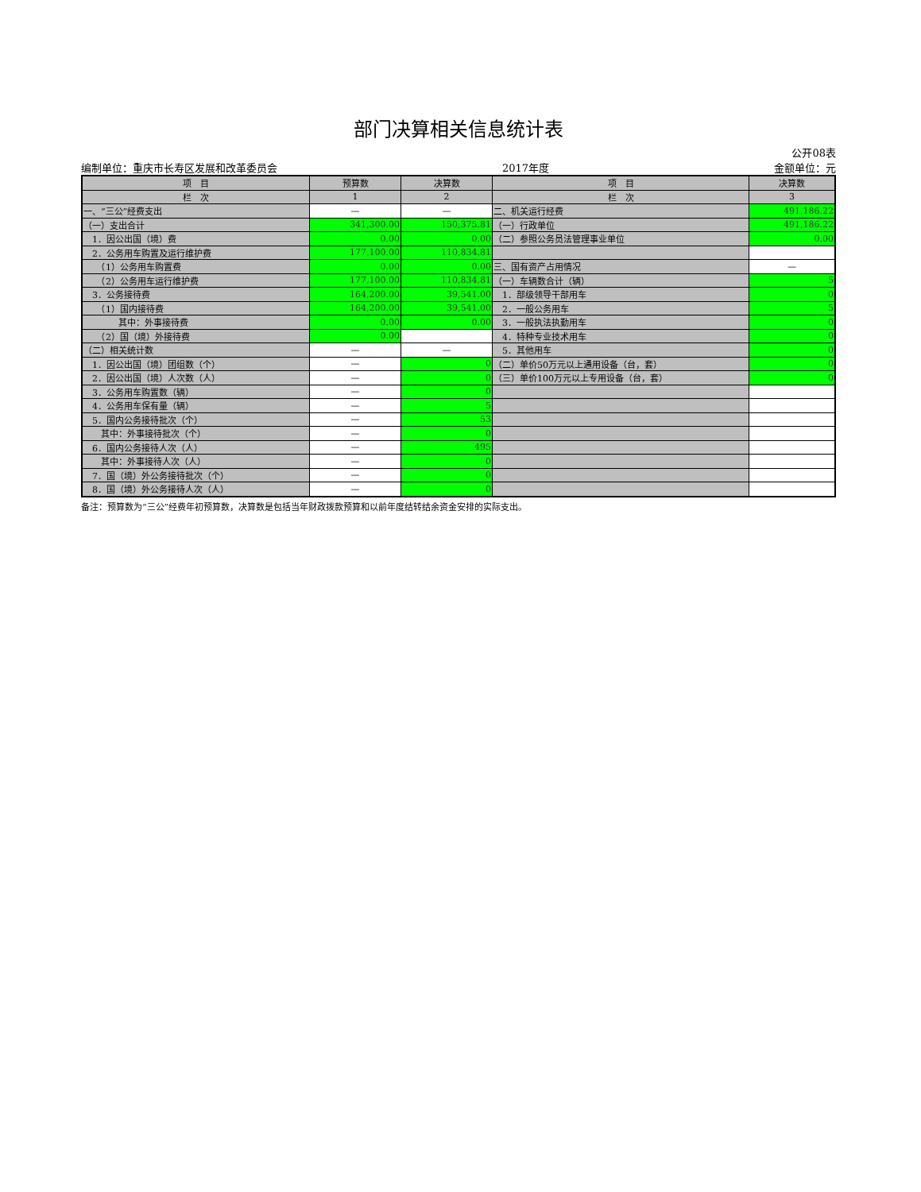部门决算相关信息统计表
公开08表
编制单位：重庆市长寿区发展和改革委员会 2017年度 金额单位：元
| 项 目 | 预算数 | 决算数 | 项 目 | 决算数 |
| --- | --- | --- | --- | --- |
| 栏 次 | 1 | 2 | 栏 次 | 3 |
| 一、“三公”经费支出 | — | — | 二、机关运行经费 | 491,186.22 |
| （一）支出合计 | 341,300.00 | 150,375.81 | （一）行政单位 | 491,186.22 |
| 1．因公出国（境）费 | 0.00 | 0.00 | （二）参照公务员法管理事业单位 | 0.00 |
| 2．公务用车购置及运行维护费 | 177,100.00 | 110,834.81 | | |
| （1）公务用车购置费 | 0.00 | 0.00 | 三、国有资产占用情况 | — |
| （2）公务用车运行维护费 | 177,100.00 | 110,834.81 | （一）车辆数合计（辆） | 5 |
| 3．公务接待费 | 164,200.00 | 39,541.00 | 1．部级领导干部用车 | 0 |
| （1）国内接待费 | 164,200.00 | 39,541.00 | 2．一般公务用车 | 5 |
| 其中：外事接待费 | 0.00 | 0.00 | 3．一般执法执勤用车 | 0 |
| （2）国（境）外接待费 | 0.00 | | 4．特种专业技术用车 | 0 |
| （二）相关统计数 | — | — | 5．其他用车 | 0 |
| 1．因公出国（境）团组数（个） | — | 0 | （二）单价50万元以上通用设备（台，套） | 0 |
| 2．因公出国（境）人次数（人） | — | 0 | （三）单价100万元以上专用设备（台，套） | 0 |
| 3．公务用车购置数（辆） | — | 0 | | |
| 4．公务用车保有量（辆） | — | 5 | | |
| 5．国内公务接待批次（个） | — | 53 | | |
| 其中：外事接待批次（个） | — | 0 | | |
| 6．国内公务接待人次（人） | — | 495 | | |
| 其中：外事接待人次（人） | — | 0 | | |
| 7．国（境）外公务接待批次（个） | — | 0 | | |
| 8．国（境）外公务接待人次（人） | — | 0 | | |
备注：预算数为“三公”经费年初预算数，决算数是包括当年财政拨款预算和以前年度结转结余资金安排的实际支出。